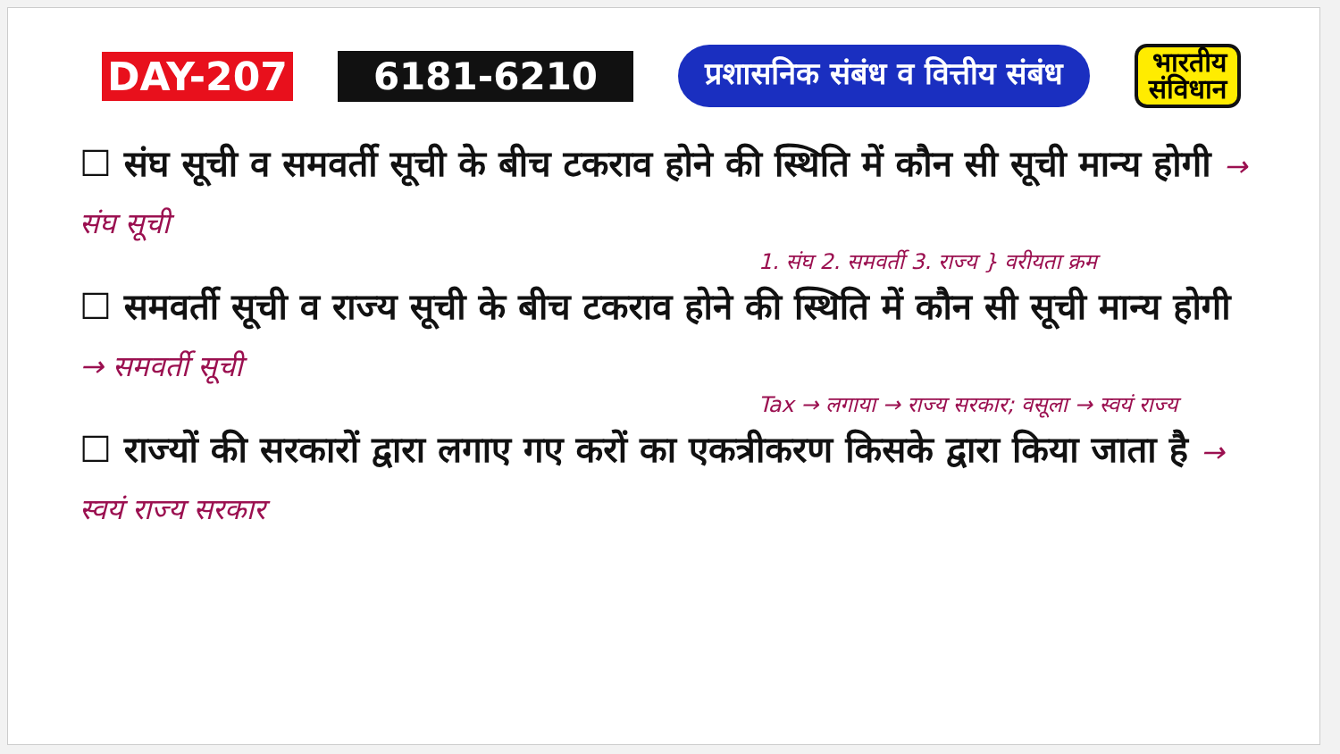DAY-207 6181-6210
प्रशासनिक संबंध व वित्तीय संबंध
भारतीय
संविधान
☐ संघ सूची व समवर्ती सूची के बीच टकराव होने की स्थिति में कौन सी सूची मान्य होगी → संघ सूची
1. संघ 2. समवर्ती 3. राज्य } वरीयता क्रम
☐ समवर्ती सूची व राज्य सूची के बीच टकराव होने की स्थिति में कौन सी सूची मान्य होगी → समवर्ती सूची
Tax → लगाया → राज्य सरकार; वसूला → स्वयं राज्य
☐ राज्यों की सरकारों द्वारा लगाए गए करों का एकत्रीकरण किसके द्वारा किया जाता है → स्वयं राज्य सरकार